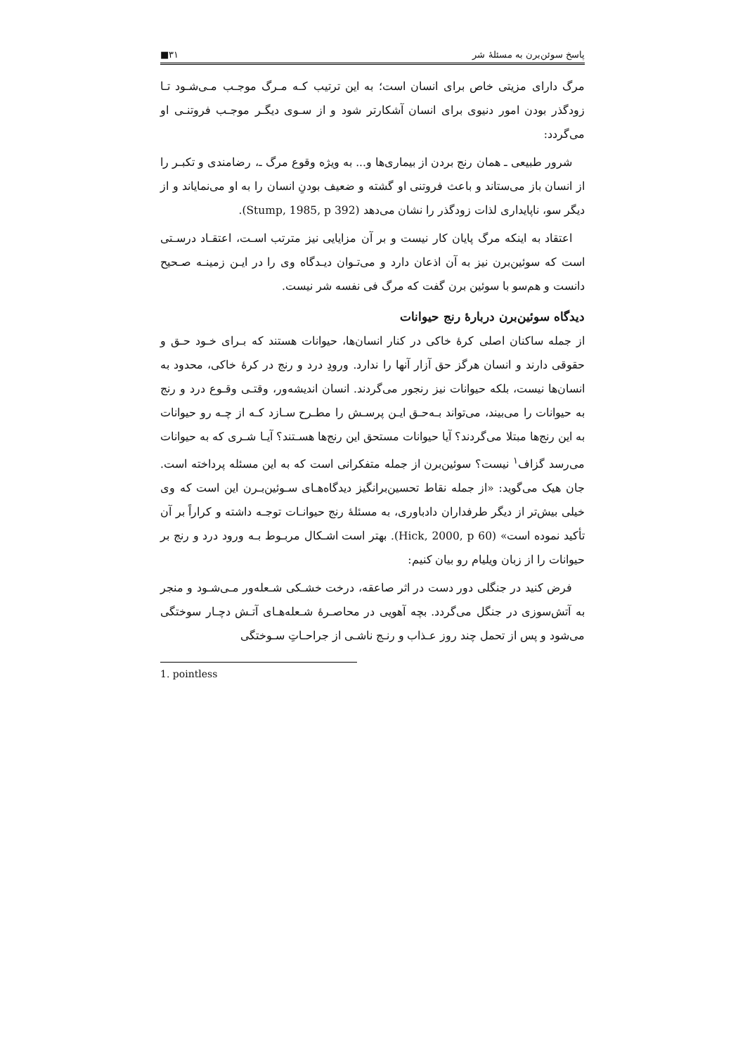پاسخ سوئن‌برن به مسئلهٔ شر ۳۱■
مرگ دارای مزیتی خاص برای انسان است؛ به این ترتیب کـه مـرگ موجـب مـی‌شـود تـا زودگذر بودن امور دنیوی برای انسان آشکارتر شود و از سـوی دیگـر موجـب فروتنـی او می‌گردد:
شرور طبیعی ـ همان رنج بردن از بیماری‌ها و... به ویژه وقوع مرگ ـ، رضامندی و تکبـر را از انسان باز می‌ستاند و باعث فروتنی او گشته و ضعیف بودنِ انسان را به او می‌نمایاند و از دیگر سو، ناپایداری لذات زودگذر را نشان می‌دهد (Stump, 1985, p 392).
اعتقاد به اینکه مرگ پایان کار نیست و بر آن مزایایی نیز مترتب اسـت، اعتقـاد درسـتی است که سوئین‌برن نیز به آن اذعان دارد و می‌تـوان دیـدگاه وی را در ایـن زمینـه صـحیح دانست و هم‌سو با سوئین برن گفت که مرگ فی نفسه شر نیست.
دیدگاه سوئین‌برن دربارهٔ رنج حیوانات
از جمله ساکنان اصلی کرهٔ خاکی در کنار انسان‌ها، حیوانات هستند که بـرای خـود حـق و حقوقی دارند و انسان هرگز حق آزار آنها را ندارد. ورودِ درد و رنج در کرهٔ خاکی، محدود به انسان‌ها نیست، بلکه حیوانات نیز رنجور می‌گردند. انسان اندیشه‌ور، وقتـی وقـوع درد و رنج به حیوانات را می‌بیند، می‌تواند بـه‌حـق ایـن پرسـش را مطـرح سـازد کـه از چـه رو حیوانات به این رنج‌ها مبتلا می‌گردند؟ آیا حیوانات مستحق این رنج‌ها هسـتند؟ آیـا شـری که به حیوانات می‌رسد گزاف<sup>۱</sup> نیست؟ سوئین‌برن از جمله متفکرانی است که به این مسئله پرداخته است. جان هیک می‌گوید: «از جمله نقاط تحسین‌برانگیز دیدگاه‌هـای سـوئین‌بـرن این است که وی خیلی بیش‌تر از دیگر طرفداران دادباوری، به مسئلهٔ رنج حیوانـات توجـه داشته و کراراً بر آن تأکید نموده است» (Hick, 2000, p 60). بهتر است اشـکال مربـوط بـه ورود درد و رنج بر حیوانات را از زبان ویلیام رو بیان کنیم:
فرض کنید در جنگلی دور دست در اثر صاعقه، درخت خشـکی شـعله‌ور مـی‌شـود و منجر به آتش‌سوزی در جنگل می‌گردد. بچه آهویی در محاصـرهٔ شـعله‌هـای آتـش دچـار سوختگی می‌شود و پس از تحمل چند روز عـذاب و رنـج ناشـی از جراحـاتِ سـوختگی
1. pointless